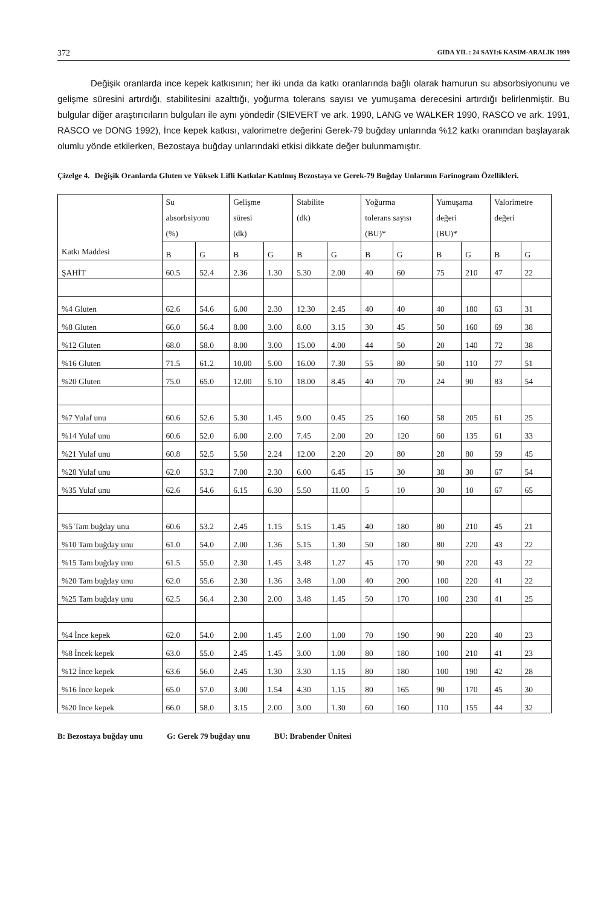372 GIDA YIL : 24 SAYI:6 KASIM-ARALIK 1999
Değişik oranlarda ince kepek katkısının; her iki unda da katkı oranlarında bağlı olarak hamurun su absorbsiyonunu ve gelişme süresini artırdığı, stabilitesini azalttığı, yoğurma tolerans sayısı ve yumuşama derecesini artırdığı belirlenmiştir. Bu bulgular diğer araştırıcıların bulguları ile aynı yöndedir (SIEVERT ve ark. 1990, LANG ve WALKER 1990, RASCO ve ark. 1991, RASCO ve DONG 1992), İnce kepek katkısı, valorimetre değerini Gerek-79 buğday unlarında %12 katkı oranından başlayarak olumlu yönde etkilerken, Bezostaya buğday unlarındaki etkisi dikkate değer bulunmamıştır.
Çizelge 4. Değişik Oranlarda Gluten ve Yüksek Lifli Katkılar Katılmış Bezostaya ve Gerek-79 Buğday Unlarının Farinogram Özellikleri.
| Katkı Maddesi | Su absorbsiyonu (%) | | Gelişme süresi (dk) | | Stabilite (dk) | | Yoğurma tolerans sayısı (BU)* | | Yumuşama değeri (BU)* | | Valorimetre değeri | |
| --- | --- | --- | --- | --- | --- | --- | --- | --- | --- | --- | --- | --- |
| | B | G | B | G | B | G | B | G | B | G | B | G |
| ŞAHİT | 60.5 | 52.4 | 2.36 | 1.30 | 5.30 | 2.00 | 40 | 60 | 75 | 210 | 47 | 22 |
| %4 Gluten | 62.6 | 54.6 | 6.00 | 2.30 | 12.30 | 2.45 | 40 | 40 | 40 | 180 | 63 | 31 |
| %8 Gluten | 66.0 | 56.4 | 8.00 | 3.00 | 8.00 | 3.15 | 30 | 45 | 50 | 160 | 69 | 38 |
| %12 Gluten | 68.0 | 58.0 | 8.00 | 3.00 | 15.00 | 4.00 | 44 | 50 | 20 | 140 | 72 | 38 |
| %16 Gluten | 71.5 | 61.2 | 10.00 | 5.00 | 16.00 | 7.30 | 55 | 80 | 50 | 110 | 77 | 51 |
| %20 Gluten | 75.0 | 65.0 | 12.00 | 5.10 | 18.00 | 8.45 | 40 | 70 | 24 | 90 | 83 | 54 |
| %7 Yulaf unu | 60.6 | 52.6 | 5.30 | 1.45 | 9.00 | 0.45 | 25 | 160 | 58 | 205 | 61 | 25 |
| %14 Yulaf unu | 60.6 | 52.0 | 6.00 | 2.00 | 7.45 | 2.00 | 20 | 120 | 60 | 135 | 61 | 33 |
| %21 Yulaf unu | 60.8 | 52.5 | 5.50 | 2.24 | 12.00 | 2.20 | 20 | 80 | 28 | 80 | 59 | 45 |
| %28 Yulaf unu | 62.0 | 53.2 | 7.00 | 2.30 | 6.00 | 6.45 | 15 | 30 | 38 | 30 | 67 | 54 |
| %35 Yulaf unu | 62.6 | 54.6 | 6.15 | 6.30 | 5.50 | 11.00 | 5 | 10 | 30 | 10 | 67 | 65 |
| %5 Tam buğday unu | 60.6 | 53.2 | 2.45 | 1.15 | 5.15 | 1.45 | 40 | 180 | 80 | 210 | 45 | 21 |
| %10 Tam buğday unu | 61.0 | 54.0 | 2.00 | 1.36 | 5.15 | 1.30 | 50 | 180 | 80 | 220 | 43 | 22 |
| %15 Tam buğday unu | 61.5 | 55.0 | 2.30 | 1.45 | 3.48 | 1.27 | 45 | 170 | 90 | 220 | 43 | 22 |
| %20 Tam buğday unu | 62.0 | 55.6 | 2.30 | 1.36 | 3.48 | 1.00 | 40 | 200 | 100 | 220 | 41 | 22 |
| %25 Tam buğday unu | 62.5 | 56.4 | 2.30 | 2.00 | 3.48 | 1.45 | 50 | 170 | 100 | 230 | 41 | 25 |
| %4 İnce kepek | 62.0 | 54.0 | 2.00 | 1.45 | 2.00 | 1.00 | 70 | 190 | 90 | 220 | 40 | 23 |
| %8 İncek kepek | 63.0 | 55.0 | 2.45 | 1.45 | 3.00 | 1.00 | 80 | 180 | 100 | 210 | 41 | 23 |
| %12 İnce kepek | 63.6 | 56.0 | 2.45 | 1.30 | 3.30 | 1.15 | 80 | 180 | 100 | 190 | 42 | 28 |
| %16 İnce kepek | 65.0 | 57.0 | 3.00 | 1.54 | 4.30 | 1.15 | 80 | 165 | 90 | 170 | 45 | 30 |
| %20 İnce kepek | 66.0 | 58.0 | 3.15 | 2.00 | 3.00 | 1.30 | 60 | 160 | 110 | 155 | 44 | 32 |
B: Bezostaya buğday unu G: Gerek 79 buğday unu BU: Brabender Ünitesi